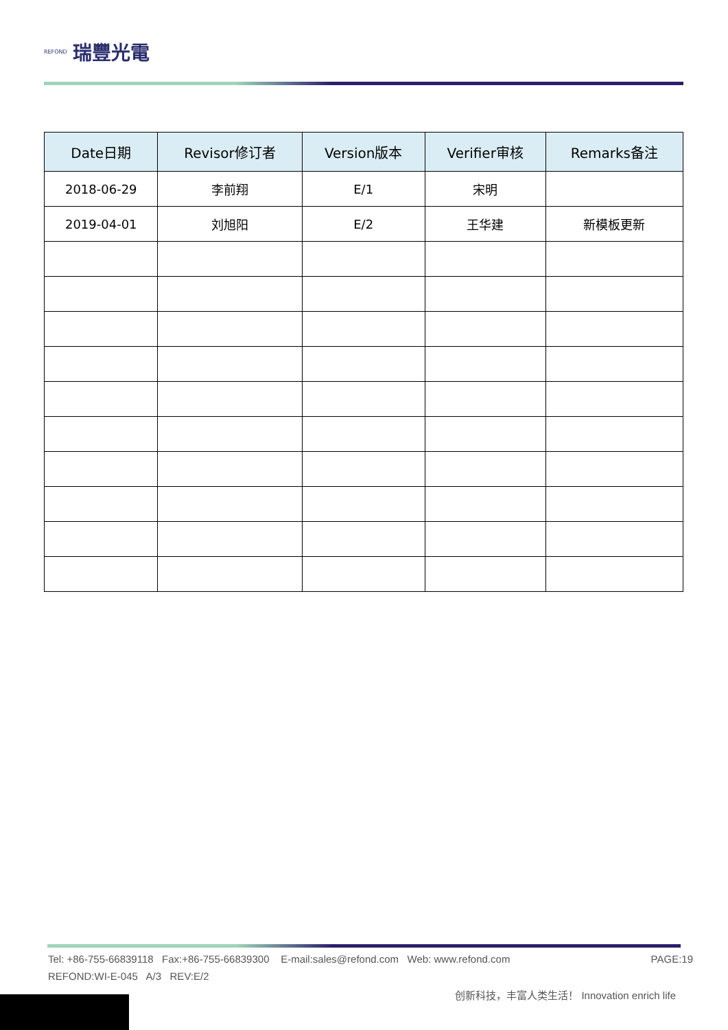REFOND 瑞豐光電
| Date日期 | Revisor修订者 | Version版本 | Verifier审核 | Remarks备注 |
| --- | --- | --- | --- | --- |
| 2018-06-29 | 李前翔 | E/1 | 宋明 | |
| 2019-04-01 | 刘旭阳 | E/2 | 王华建 | 新模板更新 |
Tel: +86-755-66839118 Fax:+86-755-66839300 E-mail:sales@refond.com Web: www.refond.com PAGE:19
REFOND:WI-E-045 A/3 REV:E/2
创新科技，丰富人类生活！ Innovation enrich life